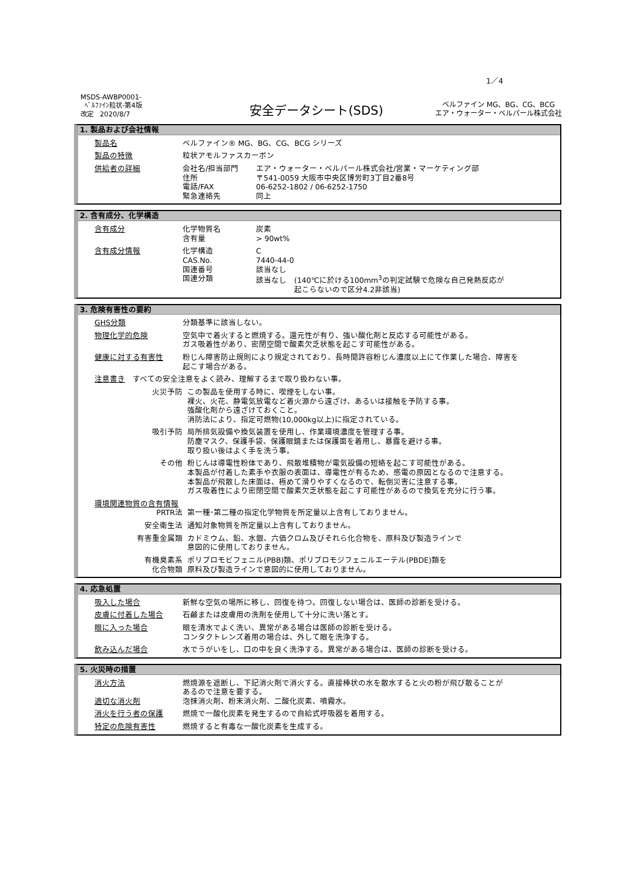1／4
MSDS-AWBP0001-
ﾍﾞﾙﾌｧｲﾝ粒状-第4版
改定　2020/8/7
安全データシート(SDS)
ベルファイン MG、BG、CG、BCG
エア・ウォーター・ベルパール株式会社
1. 製品および会社情報
製品名 ベルファイン® MG、BG、CG、BCG シリーズ
製品の特徴 粒状アモルファスカーボン
供給者の詳細 会社名/担当部門 エア・ウォーター・ベルパール株式会社/営業・マーケティング部
住所 〒541-0059 大阪市中央区博労町3丁目2番8号
電話/FAX 06-6252-1802 / 06-6252-1750
緊急連絡先 同上
2. 含有成分、化学構造
含有成分 化学物質名 炭素
含有量 > 90wt%
含有成分情報 化学構造 C
CAS.No. 7440-44-0
国連番号 該当なし
国連分類 該当なし　(140℃に於ける100mm<sup>3</sup>の判定試験で危険な自己発熱反応が
　　　　　起こらないので区分4.2非該当)
3. 危険有害性の要約
GHS分類 分類基準に該当しない。
物理化学的危険 空気中で着火すると燃焼する。還元性が有り、強い酸化剤と反応する可能性がある。
ガス吸着性があり、密閉空間で酸素欠乏状態を起こす可能性がある。
健康に対する有害性 粉じん障害防止規則により規定されており、長時間許容粉じん濃度以上にて作業した場合、障害を
起こす場合がある。
注意書き　すべての安全注意をよく読み、理解するまで取り扱わない事。
火災予防 この製品を使用する時に、喫煙をしない事。
裸火、火花、静電気放電など着火源から遠ざけ、あるいは接触を予防する事。
強酸化剤から遠ざけておくこと。
消防法により、指定可燃物(10,000kg以上)に指定されている。
吸引予防 局所排気設備や換気装置を使用し、作業環境濃度を管理する事。
防塵マスク、保護手袋、保護眼鏡または保護面を着用し、暴露を避ける事。
取り扱い後はよく手を洗う事。
その他 粉じんは導電性粉体であり、飛散堆積物が電気設備の短絡を起こす可能性がある。
本製品が付着した素手や衣服の表面は、導電性が有るため、感電の原因となるので注意する。
本製品が飛散した床面は、極めて滑りやすくなるので、転倒災害に注意する事。
ガス吸着性により密閉空間で酸素欠乏状態を起こす可能性があるので換気を充分に行う事。
環境関連物質の含有情報
PRTR法 第一種･第二種の指定化学物質を所定量以上含有しておりません。
安全衛生法 通知対象物質を所定量以上含有しておりません。
有害重金属類 カドミウム、鉛、水銀、六価クロム及びそれら化合物を、原料及び製造ラインで
意図的に使用しておりません。
有機臭素系
化合物類
ポリブロモビフェニル(PBB)類、ポリブロモジフェニルエーテル(PBDE)類を
原料及び製造ラインで意図的に使用しておりません。
4. 応急処置
吸入した場合 新鮮な空気の場所に移し、回復を待つ。回復しない場合は、医師の診断を受ける。
皮膚に付着した場合 石鹸または皮膚用の洗剤を使用して十分に洗い落とす。
眼に入った場合 眼を清水でよく洗い、異常がある場合は医師の診断を受ける。
コンタクトレンズ着用の場合は、外して眼を洗浄する。
飲み込んだ場合 水でうがいをし、口の中を良く洗浄する。異常がある場合は、医師の診断を受ける。
5. 火災時の措置
消火方法 燃焼源を遮断し、下記消火剤で消火する。直接棒状の水を散水すると火の粉が飛び散ることが
あるので注意を要する。
適切な消火剤 泡抹消火剤、粉末消火剤、二酸化炭素、噴霧水。
消火を行う者の保護 燃焼で一酸化炭素を発生するので自給式呼吸器を着用する。
特定の危険有害性 燃焼すると有毒な一酸化炭素を生成する。